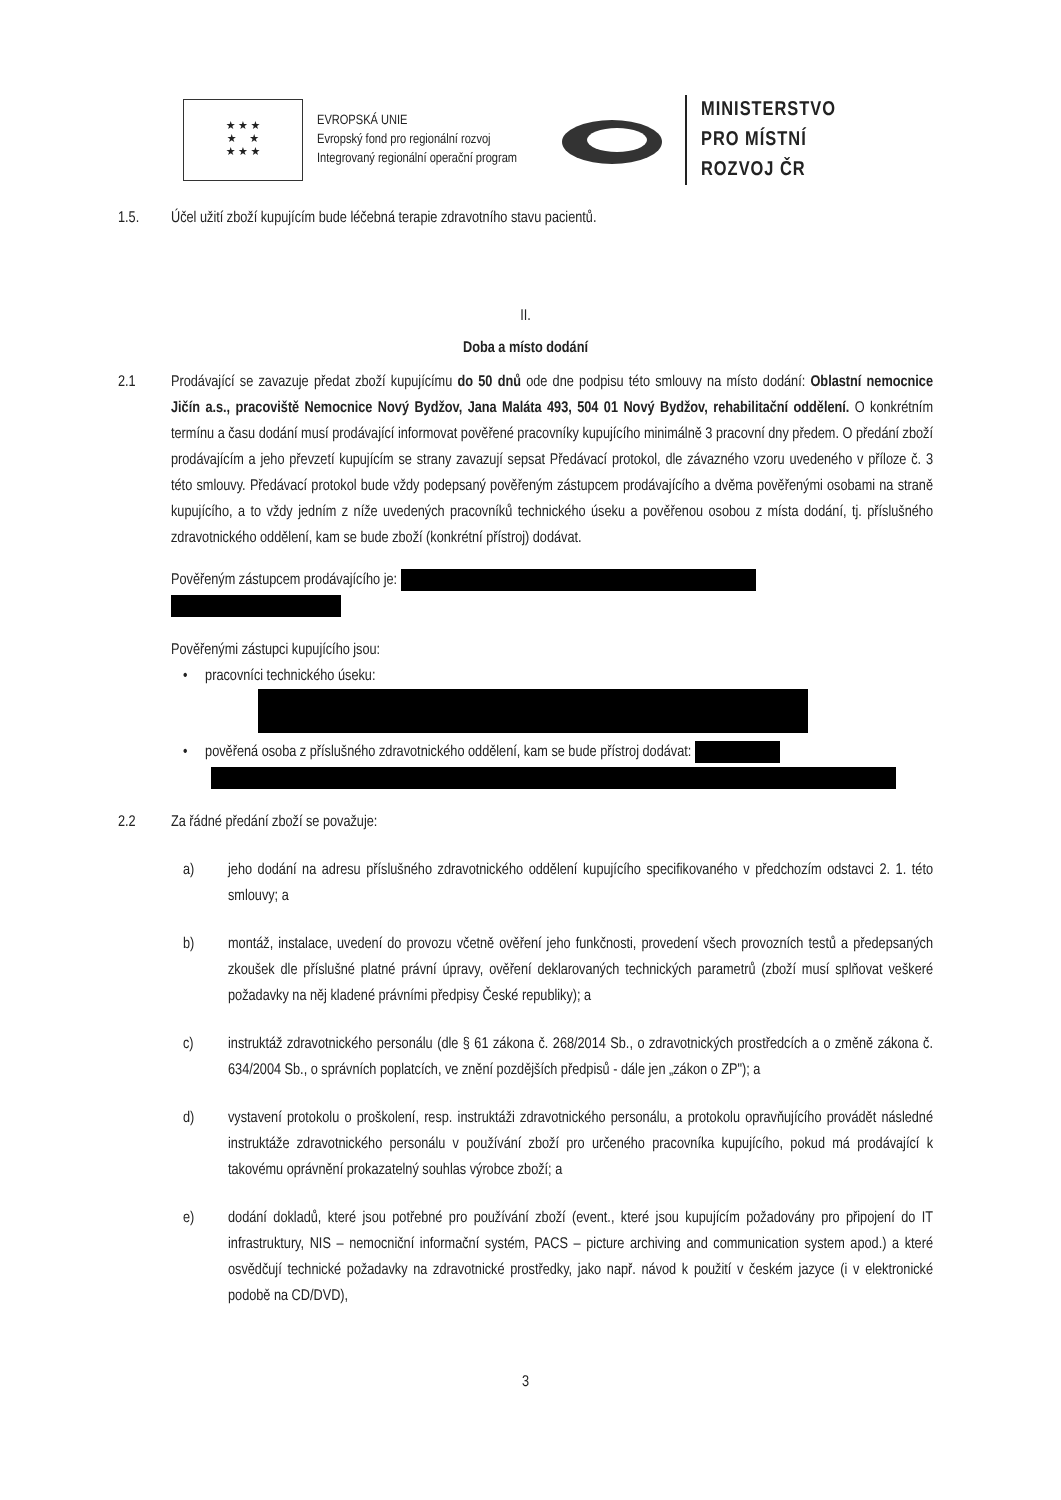★ ★ ★
★ ★
★ ★ ★
EVROPSKÁ UNIE
Evropský fond pro regionální rozvoj
Integrovaný regionální operační program
MINISTERSTVO
PRO MÍSTNÍ
ROZVOJ ČR
1.5. Účel užití zboží kupujícím bude léčebná terapie zdravotního stavu pacientů.
II.
Doba a místo dodání
2.1 Prodávající se zavazuje předat zboží kupujícímu do 50 dnů ode dne podpisu této smlouvy na místo dodání: Oblastní nemocnice Jičín a.s., pracoviště Nemocnice Nový Bydžov, Jana Maláta 493, 504 01 Nový Bydžov, rehabilitační oddělení. O konkrétním termínu a času dodání musí prodávající informovat pověřené pracovníky kupujícího minimálně 3 pracovní dny předem. O předání zboží prodávajícím a jeho převzetí kupujícím se strany zavazují sepsat Předávací protokol, dle závazného vzoru uvedeného v příloze č. 3 této smlouvy. Předávací protokol bude vždy podepsaný pověřeným zástupcem prodávajícího a dvěma pověřenými osobami na straně kupujícího, a to vždy jedním z níže uvedených pracovníků technického úseku a pověřenou osobou z místa dodání, tj. příslušného zdravotnického oddělení, kam se bude zboží (konkrétní přístroj) dodávat.
Pověřeným zástupcem prodávajícího je:
Pověřenými zástupci kupujícího jsou:
• pracovníci technického úseku:
• pověřená osoba z příslušného zdravotnického oddělení, kam se bude přístroj dodávat:
2.2 Za řádné předání zboží se považuje:
a) jeho dodání na adresu příslušného zdravotnického oddělení kupujícího specifikovaného v předchozím odstavci 2. 1. této smlouvy; a
b) montáž, instalace, uvedení do provozu včetně ověření jeho funkčnosti, provedení všech provozních testů a předepsaných zkoušek dle příslušné platné právní úpravy, ověření deklarovaných technických parametrů (zboží musí splňovat veškeré požadavky na něj kladené právními předpisy České republiky); a
c) instruktáž zdravotnického personálu (dle § 61 zákona č. 268/2014 Sb., o zdravotnických prostředcích a o změně zákona č. 634/2004 Sb., o správních poplatcích, ve znění pozdějších předpisů - dále jen „zákon o ZP"); a
d) vystavení protokolu o proškolení, resp. instruktáži zdravotnického personálu, a protokolu opravňujícího provádět následné instruktáže zdravotnického personálu v používání zboží pro určeného pracovníka kupujícího, pokud má prodávající k takovému oprávnění prokazatelný souhlas výrobce zboží; a
e) dodání dokladů, které jsou potřebné pro používání zboží (event., které jsou kupujícím požadovány pro připojení do IT infrastruktury, NIS – nemocniční informační systém, PACS – picture archiving and communication system apod.) a které osvědčují technické požadavky na zdravotnické prostředky, jako např. návod k použití v českém jazyce (i v elektronické podobě na CD/DVD),
3